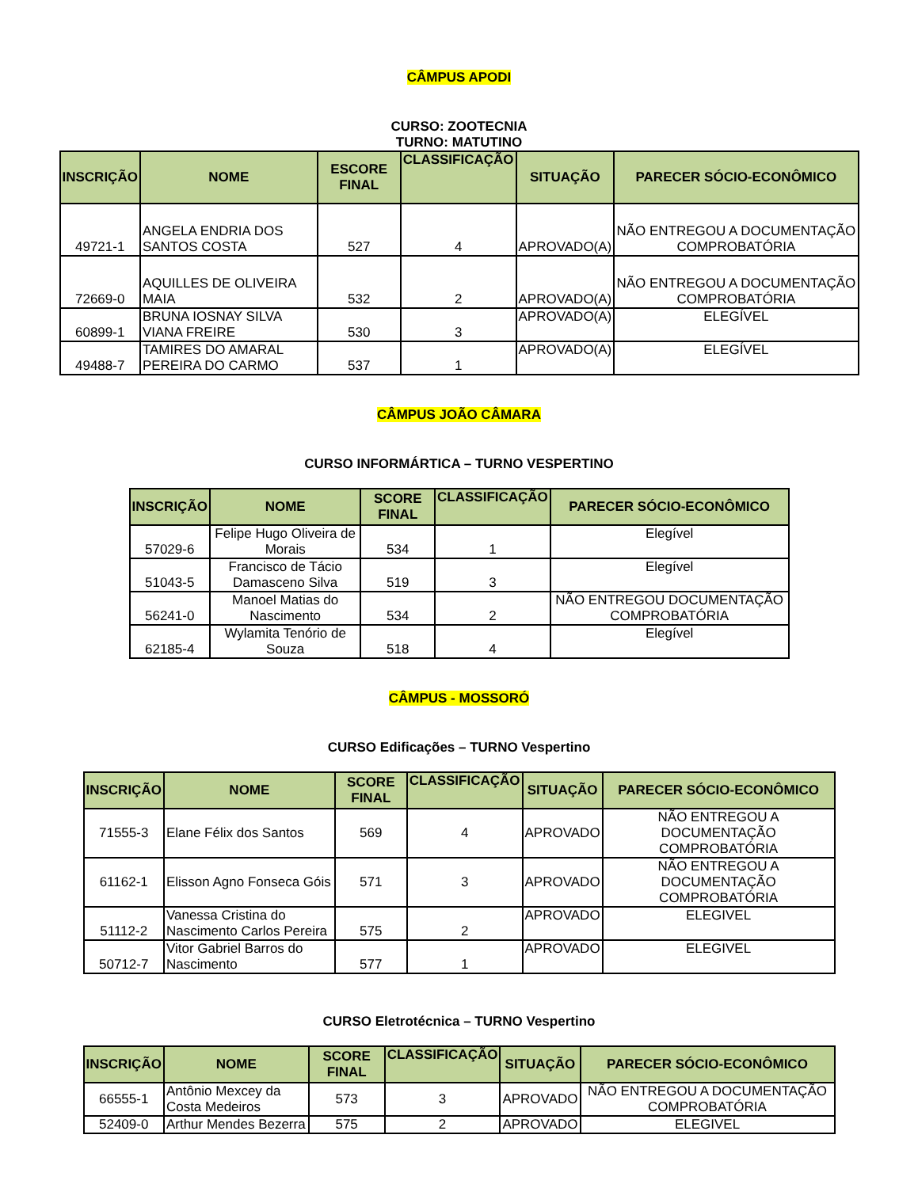CÂMPUS APODI
CURSO: ZOOTECNIA
TURNO: MATUTINO
| INSCRIÇÃO | NOME | ESCORE FINAL | CLASSIFICAÇÃO | SITUAÇÃO | PARECER SÓCIO-ECONÔMICO |
| --- | --- | --- | --- | --- | --- |
| 49721-1 | ANGELA ENDRIA DOS SANTOS COSTA | 527 | 4 | APROVADO(A) | NÃO ENTREGOU A DOCUMENTAÇÃO COMPROBATÓRIA |
| 72669-0 | AQUILLES DE OLIVEIRA MAIA | 532 | 2 | APROVADO(A) | NÃO ENTREGOU A DOCUMENTAÇÃO COMPROBATÓRIA |
| 60899-1 | BRUNA IOSNAY SILVA VIANA FREIRE | 530 | 3 | APROVADO(A) | ELEGÍVEL |
| 49488-7 | TAMIRES DO AMARAL PEREIRA DO CARMO | 537 | 1 | APROVADO(A) | ELEGÍVEL |
CÂMPUS JOÃO CÂMARA
CURSO INFORMÁRTICA – TURNO VESPERTINO
| INSCRIÇÃO | NOME | SCORE FINAL | CLASSIFICAÇÃO | PARECER SÓCIO-ECONÔMICO |
| --- | --- | --- | --- | --- |
| 57029-6 | Felipe Hugo Oliveira de Morais | 534 | 1 | Elegível |
| 51043-5 | Francisco de Tácio Damasceno Silva | 519 | 3 | Elegível |
| 56241-0 | Manoel Matias do Nascimento | 534 | 2 | NÃO ENTREGOU DOCUMENTAÇÃO COMPROBATÓRIA |
| 62185-4 | Wylamita Tenório de Souza | 518 | 4 | Elegível |
CÂMPUS - MOSSORÓ
CURSO Edificações – TURNO Vespertino
| INSCRIÇÃO | NOME | SCORE FINAL | CLASSIFICAÇÃO | SITUAÇÃO | PARECER SÓCIO-ECONÔMICO |
| --- | --- | --- | --- | --- | --- |
| 71555-3 | Elane Félix dos Santos | 569 | 4 | APROVADO | NÃO ENTREGOU A DOCUMENTAÇÃO COMPROBATÓRIA |
| 61162-1 | Elisson Agno Fonseca Góis | 571 | 3 | APROVADO | NÃO ENTREGOU A DOCUMENTAÇÃO COMPROBATÓRIA |
| 51112-2 | Vanessa Cristina do Nascimento Carlos Pereira | 575 | 2 | APROVADO | ELEGIVEL |
| 50712-7 | Vitor Gabriel Barros do Nascimento | 577 | 1 | APROVADO | ELEGIVEL |
CURSO Eletrotécnica – TURNO Vespertino
| INSCRIÇÃO | NOME | SCORE FINAL | CLASSIFICAÇÃO | SITUAÇÃO | PARECER SÓCIO-ECONÔMICO |
| --- | --- | --- | --- | --- | --- |
| 66555-1 | Antônio Mexcey da Costa Medeiros | 573 | 3 | APROVADO | NÃO ENTREGOU A DOCUMENTAÇÃO COMPROBATÓRIA |
| 52409-0 | Arthur Mendes Bezerra | 575 | 2 | APROVADO | ELEGIVEL |